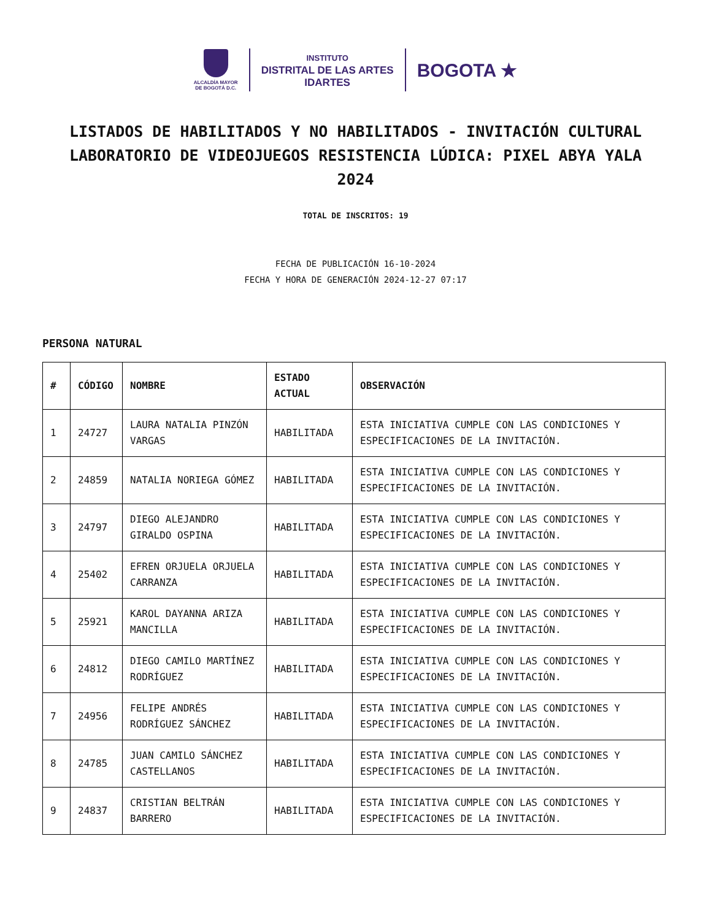ALCALDÍA MAYOR
DE BOGOTÁ D.C.
INSTITUTO
DISTRITAL DE LAS ARTES
IDARTES
BOGOTA ★
LISTADOS DE HABILITADOS Y NO HABILITADOS - INVITACIÓN CULTURAL LABORATORIO DE VIDEOJUEGOS RESISTENCIA LÚDICA: PIXEL ABYA YALA 2024
TOTAL DE INSCRITOS: 19
FECHA DE PUBLICACIÓN 16-10-2024
FECHA Y HORA DE GENERACIÓN 2024-12-27 07:17
PERSONA NATURAL
| # | CÓDIGO | NOMBRE | ESTADO ACTUAL | OBSERVACIÓN |
| --- | --- | --- | --- | --- |
| 1 | 24727 | LAURA NATALIA PINZÓN VARGAS | HABILITADA | ESTA INICIATIVA CUMPLE CON LAS CONDICIONES Y ESPECIFICACIONES DE LA INVITACIÓN. |
| 2 | 24859 | NATALIA NORIEGA GÓMEZ | HABILITADA | ESTA INICIATIVA CUMPLE CON LAS CONDICIONES Y ESPECIFICACIONES DE LA INVITACIÓN. |
| 3 | 24797 | DIEGO ALEJANDRO GIRALDO OSPINA | HABILITADA | ESTA INICIATIVA CUMPLE CON LAS CONDICIONES Y ESPECIFICACIONES DE LA INVITACIÓN. |
| 4 | 25402 | EFREN ORJUELA ORJUELA CARRANZA | HABILITADA | ESTA INICIATIVA CUMPLE CON LAS CONDICIONES Y ESPECIFICACIONES DE LA INVITACIÓN. |
| 5 | 25921 | KAROL DAYANNA ARIZA MANCILLA | HABILITADA | ESTA INICIATIVA CUMPLE CON LAS CONDICIONES Y ESPECIFICACIONES DE LA INVITACIÓN. |
| 6 | 24812 | DIEGO CAMILO MARTÍNEZ RODRÍGUEZ | HABILITADA | ESTA INICIATIVA CUMPLE CON LAS CONDICIONES Y ESPECIFICACIONES DE LA INVITACIÓN. |
| 7 | 24956 | FELIPE ANDRÉS RODRÍGUEZ SÁNCHEZ | HABILITADA | ESTA INICIATIVA CUMPLE CON LAS CONDICIONES Y ESPECIFICACIONES DE LA INVITACIÓN. |
| 8 | 24785 | JUAN CAMILO SÁNCHEZ CASTELLANOS | HABILITADA | ESTA INICIATIVA CUMPLE CON LAS CONDICIONES Y ESPECIFICACIONES DE LA INVITACIÓN. |
| 9 | 24837 | CRISTIAN BELTRÁN BARRERO | HABILITADA | ESTA INICIATIVA CUMPLE CON LAS CONDICIONES Y ESPECIFICACIONES DE LA INVITACIÓN. |